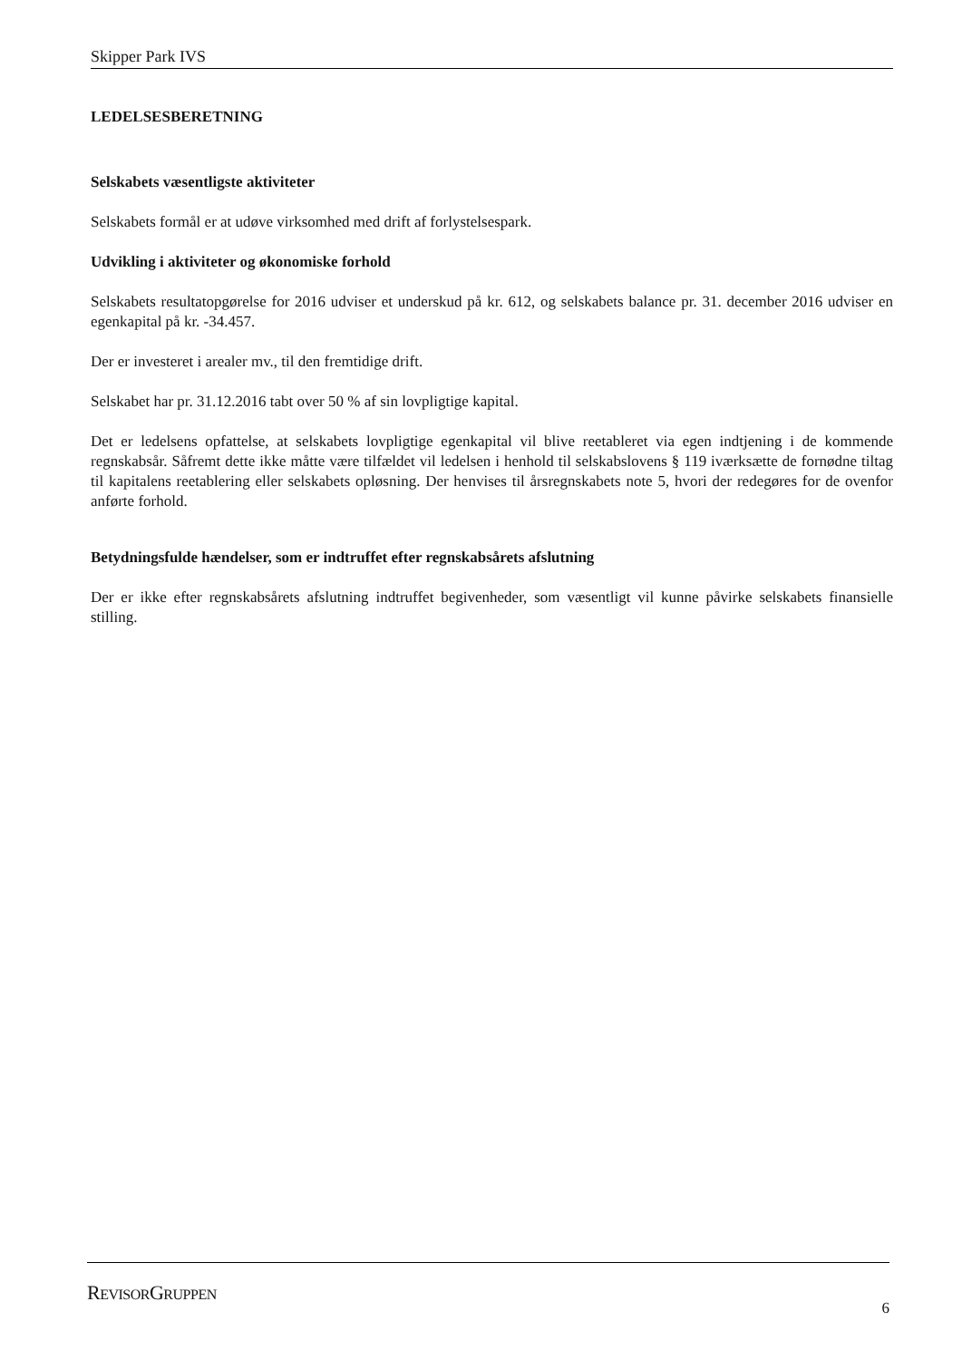Skipper Park IVS
LEDELSESBERETNING
Selskabets væsentligste aktiviteter
Selskabets formål er at udøve virksomhed med drift af forlystelsespark.
Udvikling i aktiviteter og økonomiske forhold
Selskabets resultatopgørelse for 2016 udviser et underskud på kr. 612, og selskabets balance pr. 31. december 2016 udviser en egenkapital på kr. -34.457.
Der er investeret i arealer mv., til den fremtidige drift.
Selskabet har pr. 31.12.2016 tabt over 50 % af sin lovpligtige kapital.
Det er ledelsens opfattelse, at selskabets lovpligtige egenkapital vil blive reetableret via egen indtjening i de kommende regnskabsår. Såfremt dette ikke måtte være tilfældet vil ledelsen i henhold til selskabslovens § 119 iværksætte de fornødne tiltag til kapitalens reetablering eller selskabets opløsning. Der henvises til årsregnskabets note 5, hvori der redegøres for de ovenfor anførte forhold.
Betydningsfulde hændelser, som er indtruffet efter regnskabsårets afslutning
Der er ikke efter regnskabsårets afslutning indtruffet begivenheder, som væsentligt vil kunne påvirke selskabets finansielle stilling.
REVISORGRUPPEN 6